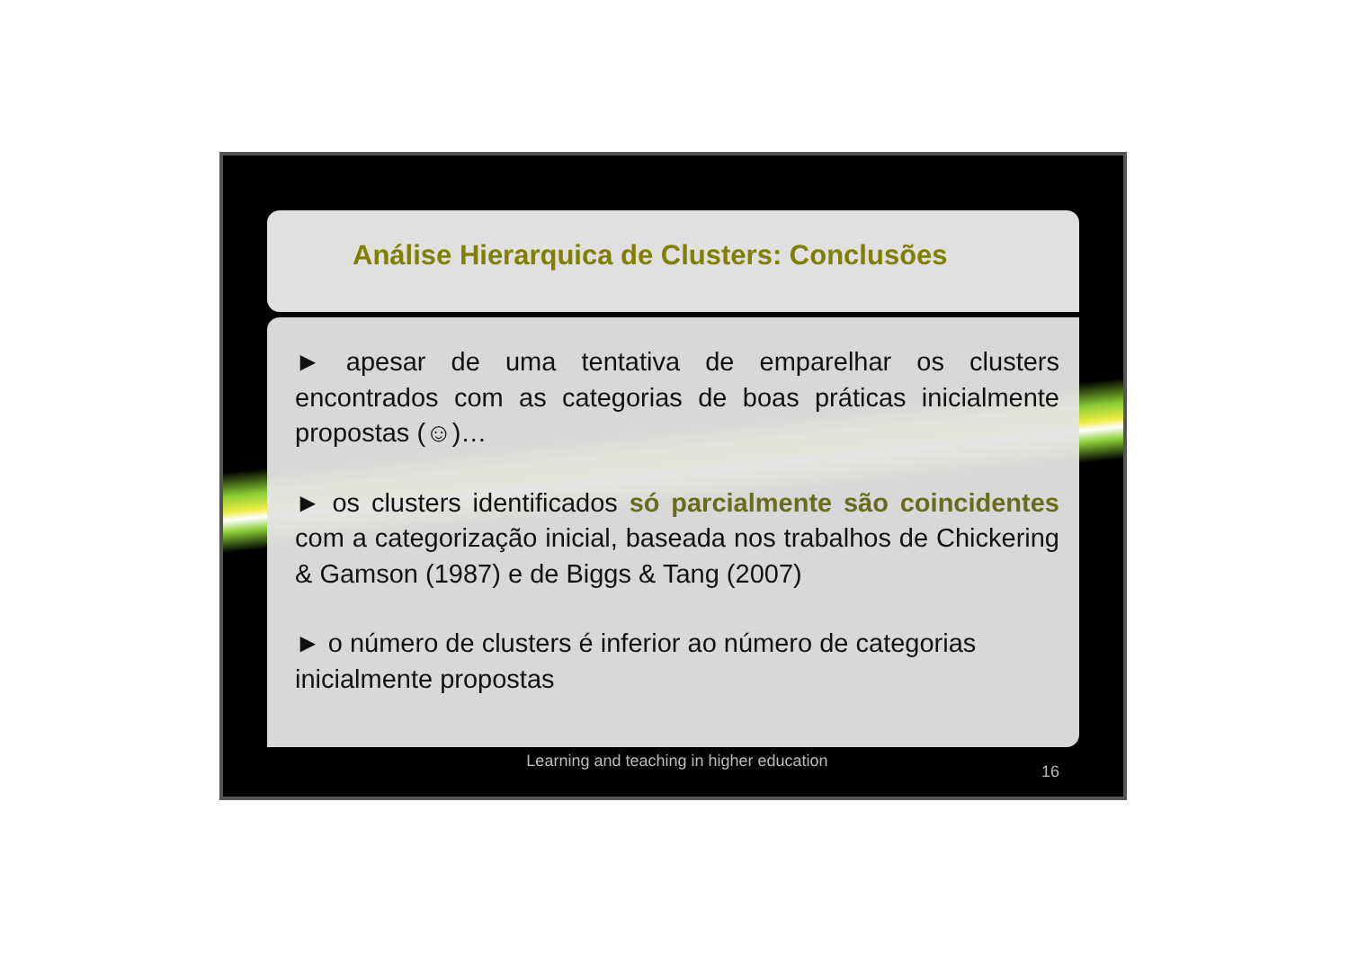Análise Hierarquica de Clusters: Conclusões
► apesar de uma tentativa de emparelhar os clusters encontrados com as categorias de boas práticas inicialmente propostas (☺)…
► os clusters identificados só parcialmente são coincidentes com a categorização inicial, baseada nos trabalhos de Chickering & Gamson (1987) e de Biggs & Tang (2007)
► o número de clusters é inferior ao número de categorias inicialmente propostas
Learning and teaching in higher education
16